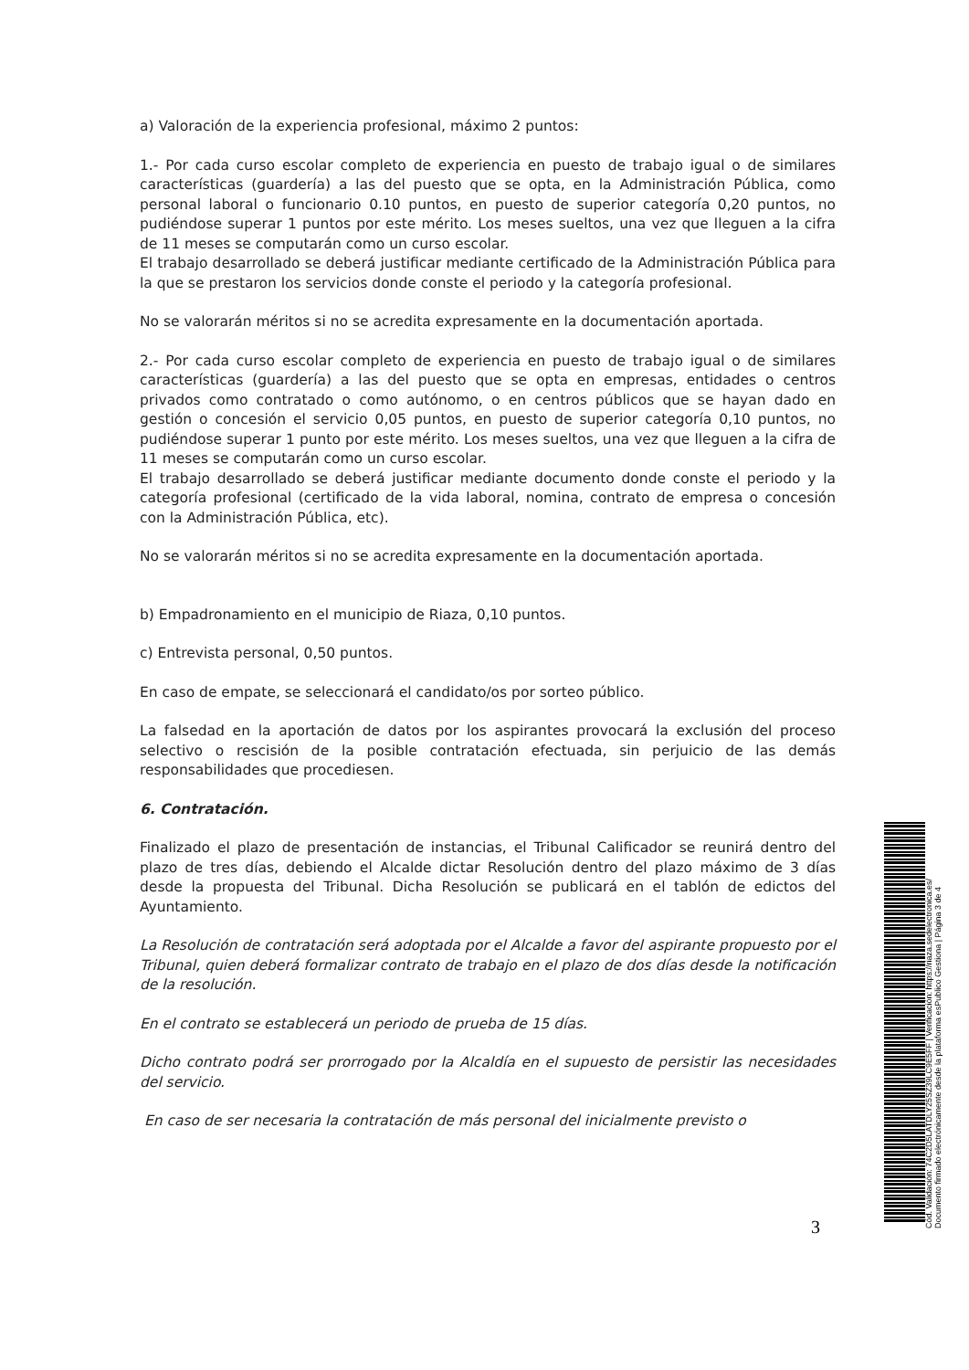a) Valoración de la experiencia profesional, máximo 2 puntos:
1.- Por cada curso escolar completo de experiencia en puesto de trabajo igual o de similares características (guardería) a las del puesto que se opta, en la Administración Pública, como personal laboral o funcionario 0.10 puntos, en puesto de superior categoría 0,20 puntos, no pudiéndose superar 1 puntos por este mérito. Los meses sueltos, una vez que lleguen a la cifra de 11 meses se computarán como un curso escolar.
El trabajo desarrollado se deberá justificar mediante certificado de la Administración Pública para la que se prestaron los servicios donde conste el periodo y la categoría profesional.
No se valorarán méritos si no se acredita expresamente en la documentación aportada.
2.- Por cada curso escolar completo de experiencia en puesto de trabajo igual o de similares características (guardería) a las del puesto que se opta en empresas, entidades o centros privados como contratado o como autónomo, o en centros públicos que se hayan dado en gestión o concesión el servicio 0,05 puntos, en puesto de superior categoría 0,10 puntos, no pudiéndose superar 1 punto por este mérito. Los meses sueltos, una vez que lleguen a la cifra de 11 meses se computarán como un curso escolar.
El trabajo desarrollado se deberá justificar mediante documento donde conste el periodo y la categoría profesional (certificado de la vida laboral, nomina, contrato de empresa o concesión con la Administración Pública, etc).
No se valorarán méritos si no se acredita expresamente en la documentación aportada.
b) Empadronamiento en el municipio de Riaza, 0,10 puntos.
c) Entrevista personal, 0,50 puntos.
En caso de empate, se seleccionará el candidato/os por sorteo público.
La falsedad en la aportación de datos por los aspirantes provocará la exclusión del proceso selectivo o rescisión de la posible contratación efectuada, sin perjuicio de las demás responsabilidades que procediesen.
6. Contratación.
Finalizado el plazo de presentación de instancias, el Tribunal Calificador se reunirá dentro del plazo de tres días, debiendo el Alcalde dictar Resolución dentro del plazo máximo de 3 días desde la propuesta del Tribunal. Dicha Resolución se publicará en el tablón de edictos del Ayuntamiento.
La Resolución de contratación será adoptada por el Alcalde a favor del aspirante propuesto por el Tribunal, quien deberá formalizar contrato de trabajo en el plazo de dos días desde la notificación de la resolución.
En el contrato se establecerá un periodo de prueba de 15 días.
Dicho contrato podrá ser prorrogado por la Alcaldía en el supuesto de persistir las necesidades del servicio.
En caso de ser necesaria la contratación de más personal del inicialmente previsto o
3
Cód. Validación: 74C2D5LATDLY25SZ39LC9E5FF | Verificación: https://riaza.sedelectronica.es/
Documento firmado electrónicamente desde la plataforma esPublico Gestiona | Página 3 de 4